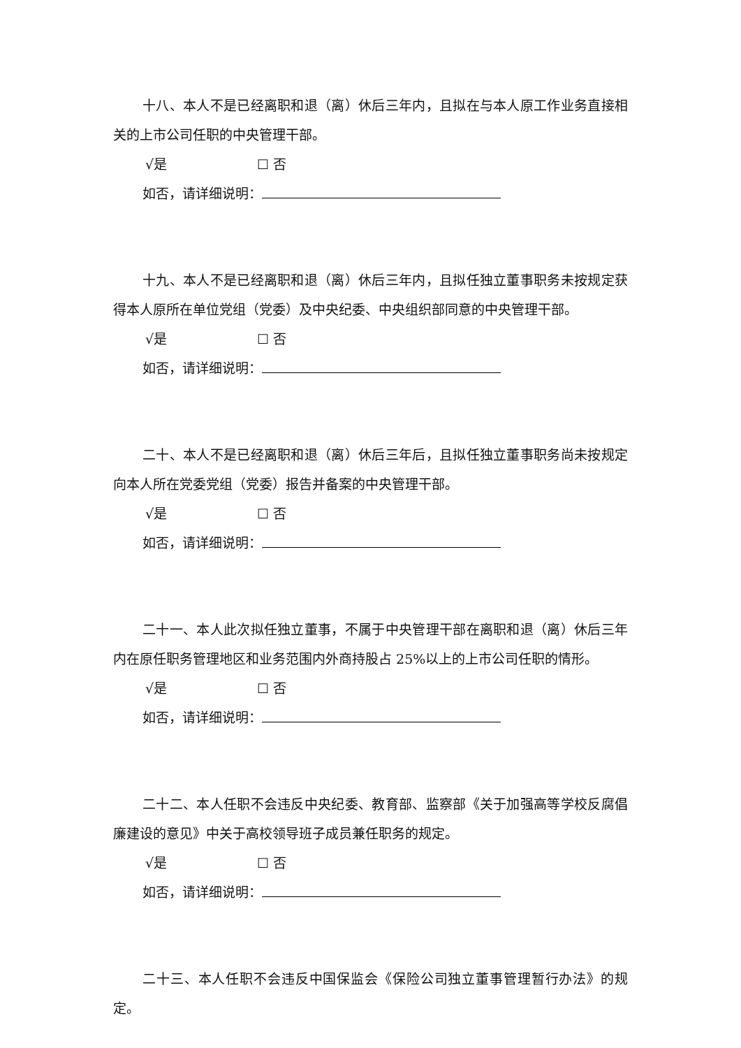十八、本人不是已经离职和退（离）休后三年内，且拟在与本人原工作业务直接相关的上市公司任职的中央管理干部。
√是 ☐ 否
如否，请详细说明：
十九、本人不是已经离职和退（离）休后三年内，且拟任独立董事职务未按规定获得本人原所在单位党组（党委）及中央纪委、中央组织部同意的中央管理干部。
√是 ☐ 否
如否，请详细说明：
二十、本人不是已经离职和退（离）休后三年后，且拟任独立董事职务尚未按规定向本人所在党委党组（党委）报告并备案的中央管理干部。
√是 ☐ 否
如否，请详细说明：
二十一、本人此次拟任独立董事，不属于中央管理干部在离职和退（离）休后三年内在原任职务管理地区和业务范围内外商持股占 25%以上的上市公司任职的情形。
√是 ☐ 否
如否，请详细说明：
二十二、本人任职不会违反中央纪委、教育部、监察部《关于加强高等学校反腐倡廉建设的意见》中关于高校领导班子成员兼任职务的规定。
√是 ☐ 否
如否，请详细说明：
二十三、本人任职不会违反中国保监会《保险公司独立董事管理暂行办法》的规定。